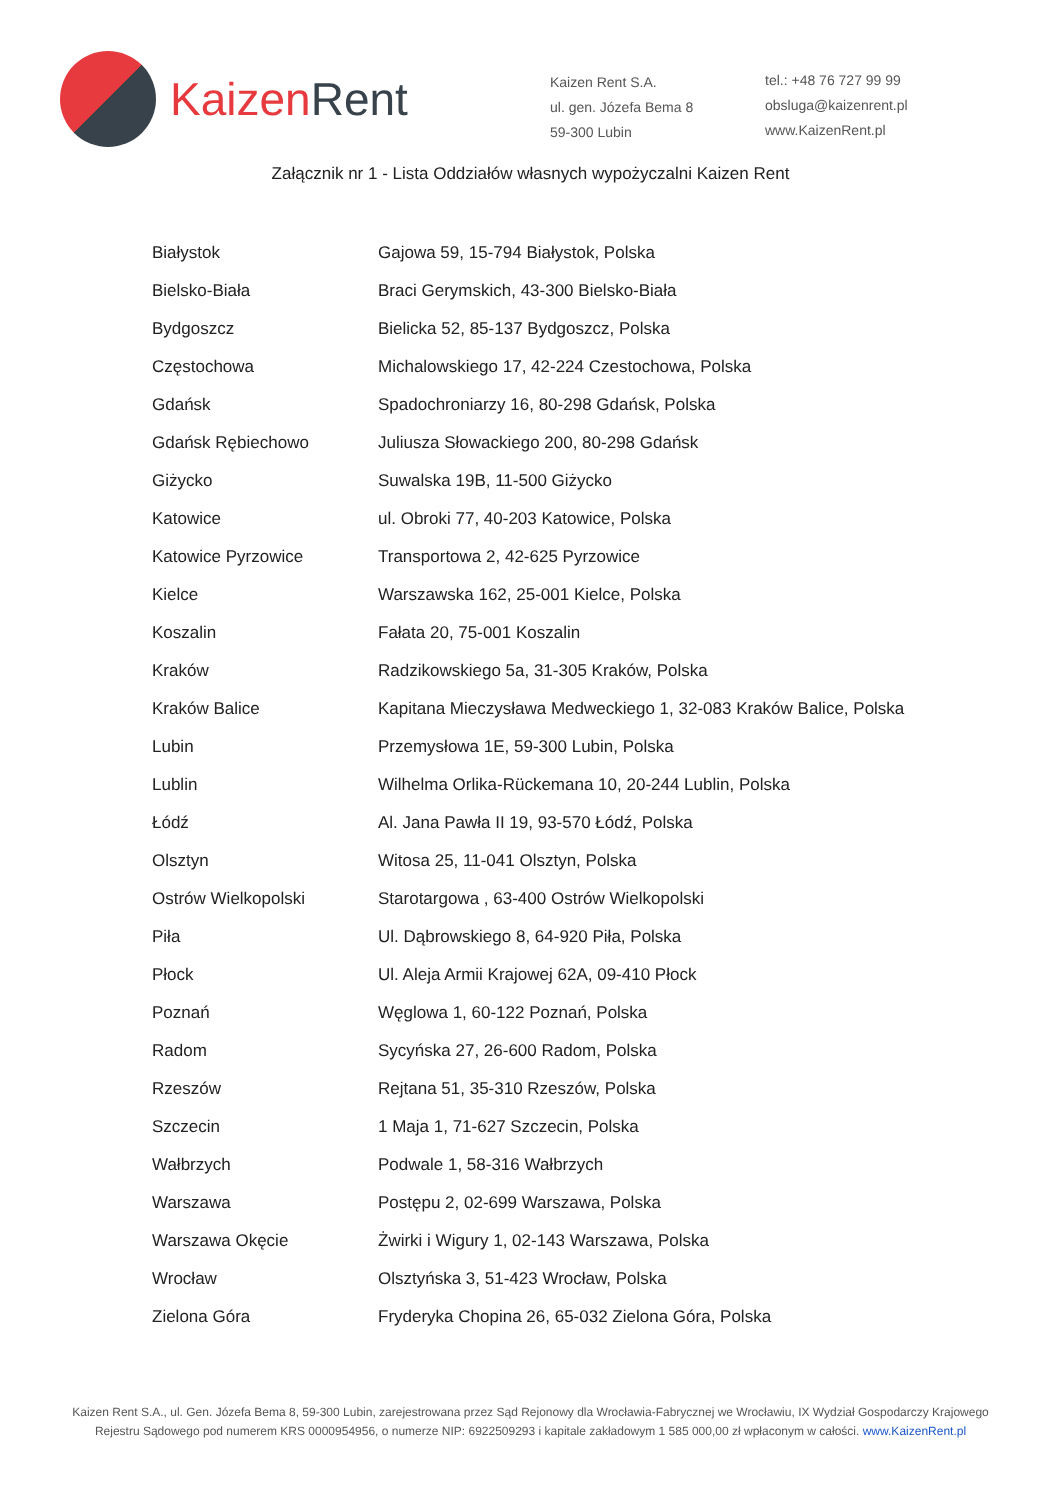Kaizen Rent
Kaizen Rent S.A.
ul. gen. Józefa Bema 8
59-300 Lubin
tel.: +48 76 727 99 99
obsluga@kaizenrent.pl
www.KaizenRent.pl
Załącznik nr 1 - Lista Oddziałów własnych wypożyczalni Kaizen Rent
| Białystok | Gajowa 59, 15-794 Białystok, Polska |
| Bielsko-Biała | Braci Gerymskich, 43-300 Bielsko-Biała |
| Bydgoszcz | Bielicka 52, 85-137 Bydgoszcz, Polska |
| Częstochowa | Michalowskiego 17, 42-224 Czestochowa, Polska |
| Gdańsk | Spadochroniarzy 16, 80-298 Gdańsk, Polska |
| Gdańsk Rębiechowo | Juliusza Słowackiego 200, 80-298 Gdańsk |
| Giżycko | Suwalska 19B, 11-500 Giżycko |
| Katowice | ul. Obroki 77, 40-203 Katowice, Polska |
| Katowice Pyrzowice | Transportowa 2, 42-625 Pyrzowice |
| Kielce | Warszawska 162, 25-001 Kielce, Polska |
| Koszalin | Fałata 20, 75-001 Koszalin |
| Kraków | Radzikowskiego 5a, 31-305 Kraków, Polska |
| Kraków Balice | Kapitana Mieczysława Medweckiego 1, 32-083 Kraków Balice, Polska |
| Lubin | Przemysłowa 1E, 59-300 Lubin, Polska |
| Lublin | Wilhelma Orlika-Rückemana 10, 20-244 Lublin, Polska |
| Łódź | Al. Jana Pawła II 19, 93-570 Łódź, Polska |
| Olsztyn | Witosa 25, 11-041 Olsztyn, Polska |
| Ostrów Wielkopolski | Starotargowa , 63-400 Ostrów Wielkopolski |
| Piła | Ul. Dąbrowskiego 8, 64-920 Piła, Polska |
| Płock | Ul. Aleja Armii Krajowej 62A, 09-410 Płock |
| Poznań | Węglowa 1, 60-122 Poznań, Polska |
| Radom | Sycyńska 27, 26-600 Radom, Polska |
| Rzeszów | Rejtana 51, 35-310 Rzeszów, Polska |
| Szczecin | 1 Maja 1, 71-627 Szczecin, Polska |
| Wałbrzych | Podwale 1, 58-316 Wałbrzych |
| Warszawa | Postępu 2, 02-699 Warszawa, Polska |
| Warszawa Okęcie | Żwirki i Wigury 1, 02-143 Warszawa, Polska |
| Wrocław | Olsztyńska 3, 51-423 Wrocław, Polska |
| Zielona Góra | Fryderyka Chopina 26, 65-032 Zielona Góra, Polska |
Kaizen Rent S.A., ul. Gen. Józefa Bema 8, 59-300 Lubin, zarejestrowana przez Sąd Rejonowy dla Wrocławia-Fabrycznej we Wrocławiu, IX Wydział Gospodarczy Krajowego Rejestru Sądowego pod numerem KRS 0000954956, o numerze NIP: 6922509293 i kapitale zakładowym 1 585 000,00 zł wpłaconym w całości. www.KaizenRent.pl